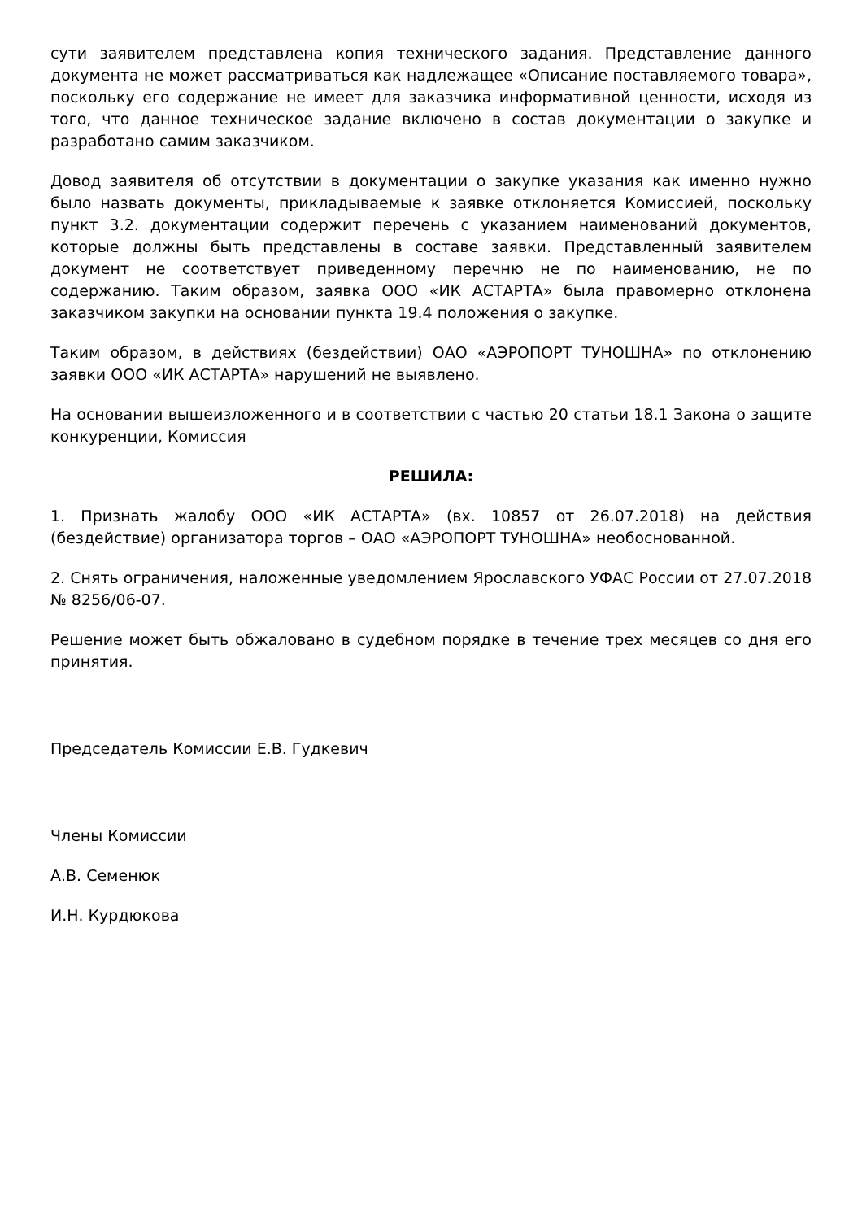сути заявителем представлена копия технического задания. Представление данного документа не может рассматриваться как надлежащее «Описание поставляемого товара», поскольку его содержание не имеет для заказчика информативной ценности, исходя из того, что данное техническое задание включено в состав документации о закупке и разработано самим заказчиком.
Довод заявителя об отсутствии в документации о закупке указания как именно нужно было назвать документы, прикладываемые к заявке отклоняется Комиссией, поскольку пункт 3.2. документации содержит перечень с указанием наименований документов, которые должны быть представлены в составе заявки. Представленный заявителем документ не соответствует приведенному перечню не по наименованию, не по содержанию. Таким образом, заявка ООО «ИК АСТАРТА» была правомерно отклонена заказчиком закупки на основании пункта 19.4 положения о закупке.
Таким образом, в действиях (бездействии) ОАО «АЭРОПОРТ ТУНОШНА» по отклонению заявки ООО «ИК АСТАРТА» нарушений не выявлено.
На основании вышеизложенного и в соответствии с частью 20 статьи 18.1 Закона о защите конкуренции, Комиссия
РЕШИЛА:
1. Признать жалобу ООО «ИК АСТАРТА» (вх. 10857 от 26.07.2018) на действия (бездействие) организатора торгов – ОАО «АЭРОПОРТ ТУНОШНА» необоснованной.
2. Снять ограничения, наложенные уведомлением Ярославского УФАС России от 27.07.2018 № 8256/06-07.
Решение может быть обжаловано в судебном порядке в течение трех месяцев со дня его принятия.
Председатель Комиссии Е.В. Гудкевич
Члены Комиссии
А.В. Семенюк
И.Н. Курдюкова